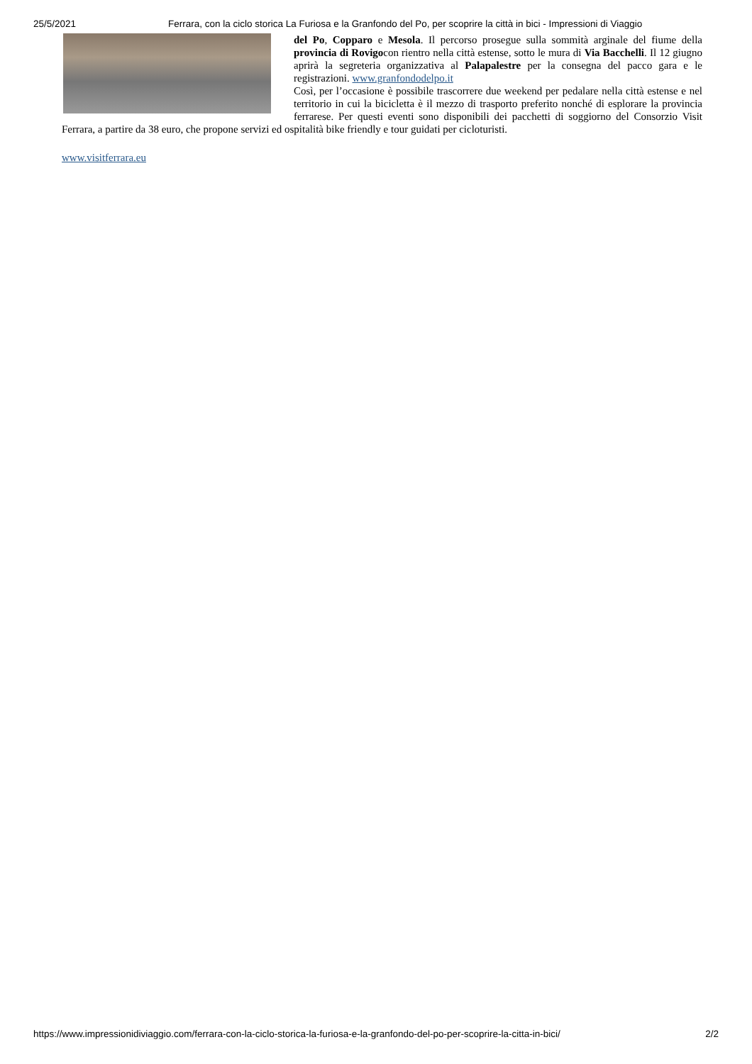25/5/2021 Ferrara, con la ciclo storica La Furiosa e la Granfondo del Po, per scoprire la città in bici - Impressioni di Viaggio
del Po, Copparo e Mesola. Il percorso prosegue sulla sommità arginale del fiume della provincia di Rovigocon rientro nella città estense, sotto le mura di Via Bacchelli. Il 12 giugno aprirà la segreteria organizzativa al Palapalestre per la consegna del pacco gara e le registrazioni. www.granfondodelpo.it
Così, per l’occasione è possibile trascorrere due weekend per pedalare nella città estense e nel territorio in cui la bicicletta è il mezzo di trasporto preferito nonché di esplorare la provincia ferrarese. Per questi eventi sono disponibili dei pacchetti di soggiorno del Consorzio Visit Ferrara, a partire da 38 euro, che propone servizi ed ospitalità bike friendly e tour guidati per cicloturisti.
www.visitferrara.eu
https://www.impressionidiviaggio.com/ferrara-con-la-ciclo-storica-la-furiosa-e-la-granfondo-del-po-per-scoprire-la-citta-in-bici/ 2/2